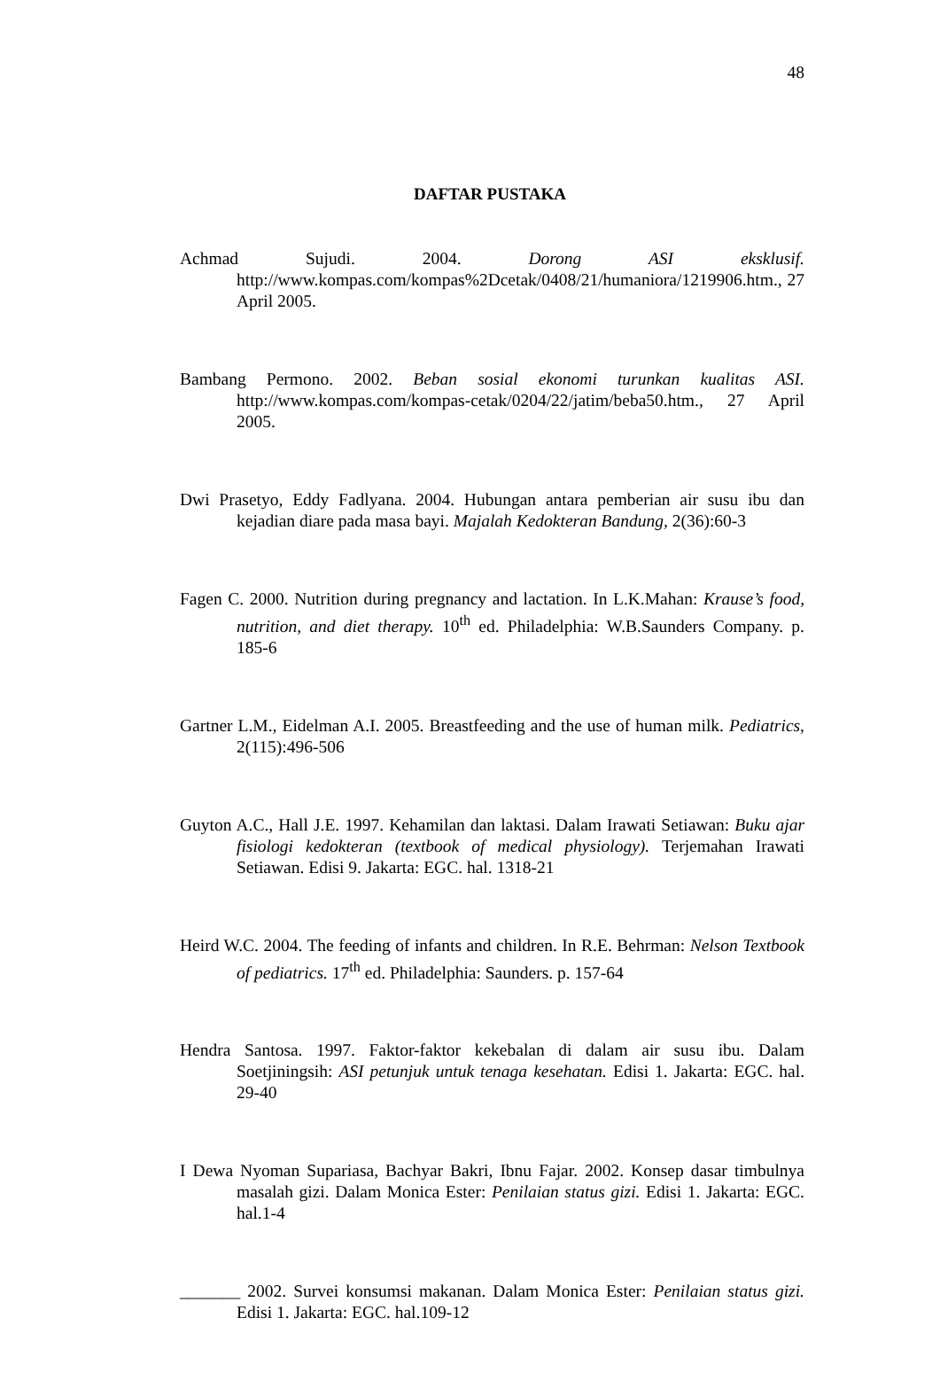48
DAFTAR PUSTAKA
Achmad Sujudi. 2004. Dorong ASI eksklusif. http://www.kompas.com/kompas%2Dcetak/0408/21/humaniora/1219906.htm., 27 April 2005.
Bambang Permono. 2002. Beban sosial ekonomi turunkan kualitas ASI. http://www.kompas.com/kompas-cetak/0204/22/jatim/beba50.htm., 27 April 2005.
Dwi Prasetyo, Eddy Fadlyana. 2004. Hubungan antara pemberian air susu ibu dan kejadian diare pada masa bayi. Majalah Kedokteran Bandung, 2(36):60-3
Fagen C. 2000. Nutrition during pregnancy and lactation. In L.K.Mahan: Krause’s food, nutrition, and diet therapy. 10<sup>th</sup> ed. Philadelphia: W.B.Saunders Company. p. 185-6
Gartner L.M., Eidelman A.I. 2005. Breastfeeding and the use of human milk. Pediatrics, 2(115):496-506
Guyton A.C., Hall J.E. 1997. Kehamilan dan laktasi. Dalam Irawati Setiawan: Buku ajar fisiologi kedokteran (textbook of medical physiology). Terjemahan Irawati Setiawan. Edisi 9. Jakarta: EGC. hal. 1318-21
Heird W.C. 2004. The feeding of infants and children. In R.E. Behrman: Nelson Textbook of pediatrics. 17<sup>th</sup> ed. Philadelphia: Saunders. p. 157-64
Hendra Santosa. 1997. Faktor-faktor kekebalan di dalam air susu ibu. Dalam Soetjiningsih: ASI petunjuk untuk tenaga kesehatan. Edisi 1. Jakarta: EGC. hal. 29-40
I Dewa Nyoman Supariasa, Bachyar Bakri, Ibnu Fajar. 2002. Konsep dasar timbulnya masalah gizi. Dalam Monica Ester: Penilaian status gizi. Edisi 1. Jakarta: EGC. hal.1-4
_______ 2002. Survei konsumsi makanan. Dalam Monica Ester: Penilaian status gizi. Edisi 1. Jakarta: EGC. hal.109-12